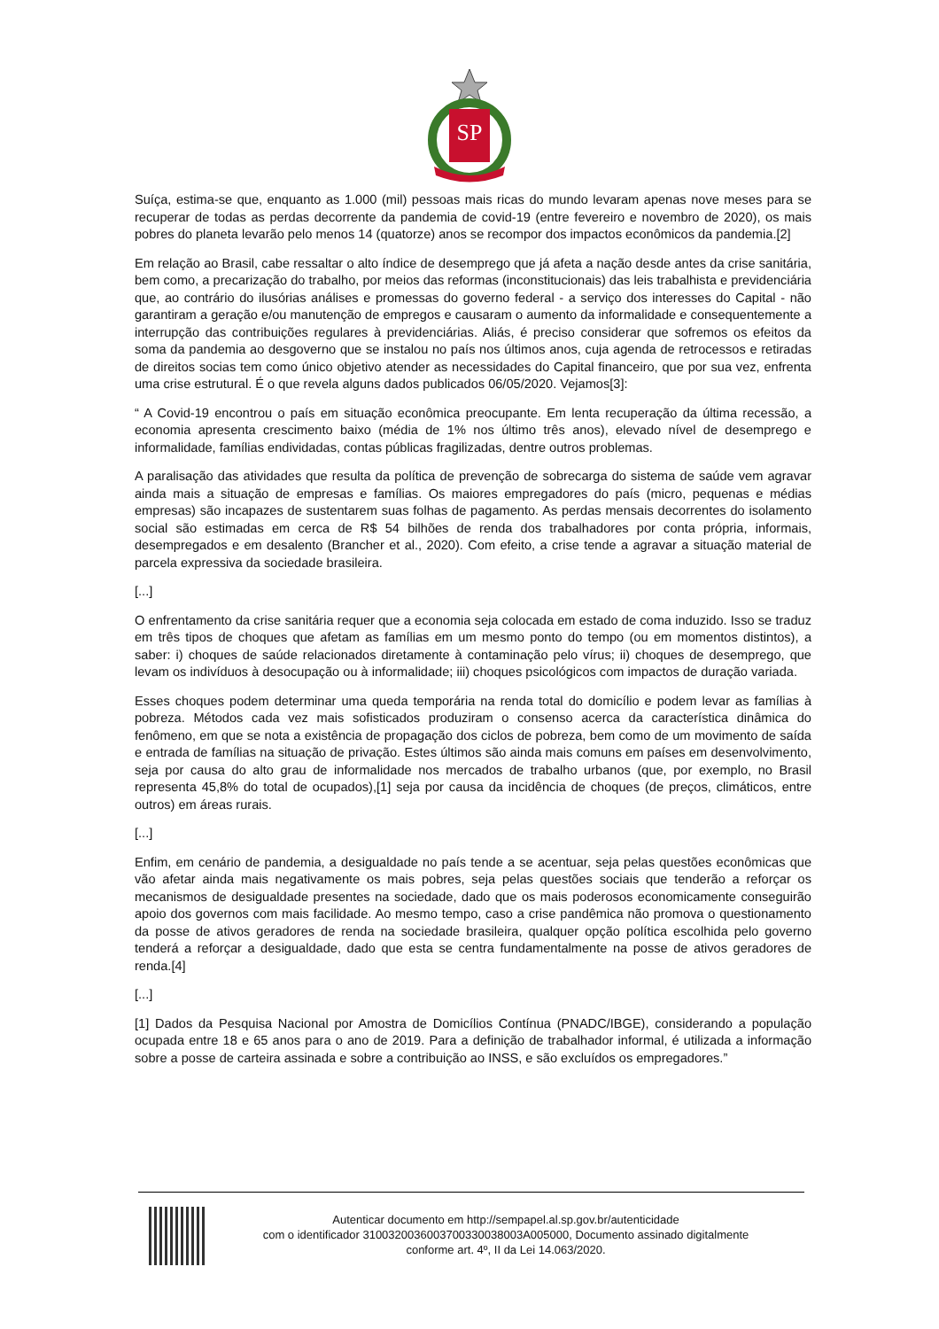SP
Suíça, estima-se que, enquanto as 1.000 (mil) pessoas mais ricas do mundo levaram apenas nove meses para se recuperar de todas as perdas decorrente da pandemia de covid-19 (entre fevereiro e novembro de 2020), os mais pobres do planeta levarão pelo menos 14 (quatorze) anos se recompor dos impactos econômicos da pandemia.[2]
Em relação ao Brasil, cabe ressaltar o alto índice de desemprego que já afeta a nação desde antes da crise sanitária, bem como, a precarização do trabalho, por meios das reformas (inconstitucionais) das leis trabalhista e previdenciária que, ao contrário do ilusórias análises e promessas do governo federal - a serviço dos interesses do Capital - não garantiram a geração e/ou manutenção de empregos e causaram o aumento da informalidade e consequentemente a interrupção das contribuições regulares à previdenciárias. Aliás, é preciso considerar que sofremos os efeitos da soma da pandemia ao desgoverno que se instalou no país nos últimos anos, cuja agenda de retrocessos e retiradas de direitos socias tem como único objetivo atender as necessidades do Capital financeiro, que por sua vez, enfrenta uma crise estrutural. É o que revela alguns dados publicados 06/05/2020. Vejamos[3]:
“ A Covid-19 encontrou o país em situação econômica preocupante. Em lenta recuperação da última recessão, a economia apresenta crescimento baixo (média de 1% nos último três anos), elevado nível de desemprego e informalidade, famílias endividadas, contas públicas fragilizadas, dentre outros problemas.
A paralisação das atividades que resulta da política de prevenção de sobrecarga do sistema de saúde vem agravar ainda mais a situação de empresas e famílias. Os maiores empregadores do país (micro, pequenas e médias empresas) são incapazes de sustentarem suas folhas de pagamento. As perdas mensais decorrentes do isolamento social são estimadas em cerca de R$ 54 bilhões de renda dos trabalhadores por conta própria, informais, desempregados e em desalento (Brancher et al., 2020). Com efeito, a crise tende a agravar a situação material de parcela expressiva da sociedade brasileira.
[...]
O enfrentamento da crise sanitária requer que a economia seja colocada em estado de coma induzido. Isso se traduz em três tipos de choques que afetam as famílias em um mesmo ponto do tempo (ou em momentos distintos), a saber: i) choques de saúde relacionados diretamente à contaminação pelo vírus; ii) choques de desemprego, que levam os indivíduos à desocupação ou à informalidade; iii) choques psicológicos com impactos de duração variada.
Esses choques podem determinar uma queda temporária na renda total do domicílio e podem levar as famílias à pobreza. Métodos cada vez mais sofisticados produziram o consenso acerca da característica dinâmica do fenômeno, em que se nota a existência de propagação dos ciclos de pobreza, bem como de um movimento de saída e entrada de famílias na situação de privação. Estes últimos são ainda mais comuns em países em desenvolvimento, seja por causa do alto grau de informalidade nos mercados de trabalho urbanos (que, por exemplo, no Brasil representa 45,8% do total de ocupados),[1] seja por causa da incidência de choques (de preços, climáticos, entre outros) em áreas rurais.
[...]
Enfim, em cenário de pandemia, a desigualdade no país tende a se acentuar, seja pelas questões econômicas que vão afetar ainda mais negativamente os mais pobres, seja pelas questões sociais que tenderão a reforçar os mecanismos de desigualdade presentes na sociedade, dado que os mais poderosos economicamente conseguirão apoio dos governos com mais facilidade. Ao mesmo tempo, caso a crise pandêmica não promova o questionamento da posse de ativos geradores de renda na sociedade brasileira, qualquer opção política escolhida pelo governo tenderá a reforçar a desigualdade, dado que esta se centra fundamentalmente na posse de ativos geradores de renda.[4]
[...]
[1] Dados da Pesquisa Nacional por Amostra de Domicílios Contínua (PNADC/IBGE), considerando a população ocupada entre 18 e 65 anos para o ano de 2019. Para a definição de trabalhador informal, é utilizada a informação sobre a posse de carteira assinada e sobre a contribuição ao INSS, e são excluídos os empregadores.”
Autenticar documento em http://sempapel.al.sp.gov.br/autenticidade
com o identificador 3100320036003700330038003A005000, Documento assinado digitalmente
conforme art. 4º, II da Lei 14.063/2020.